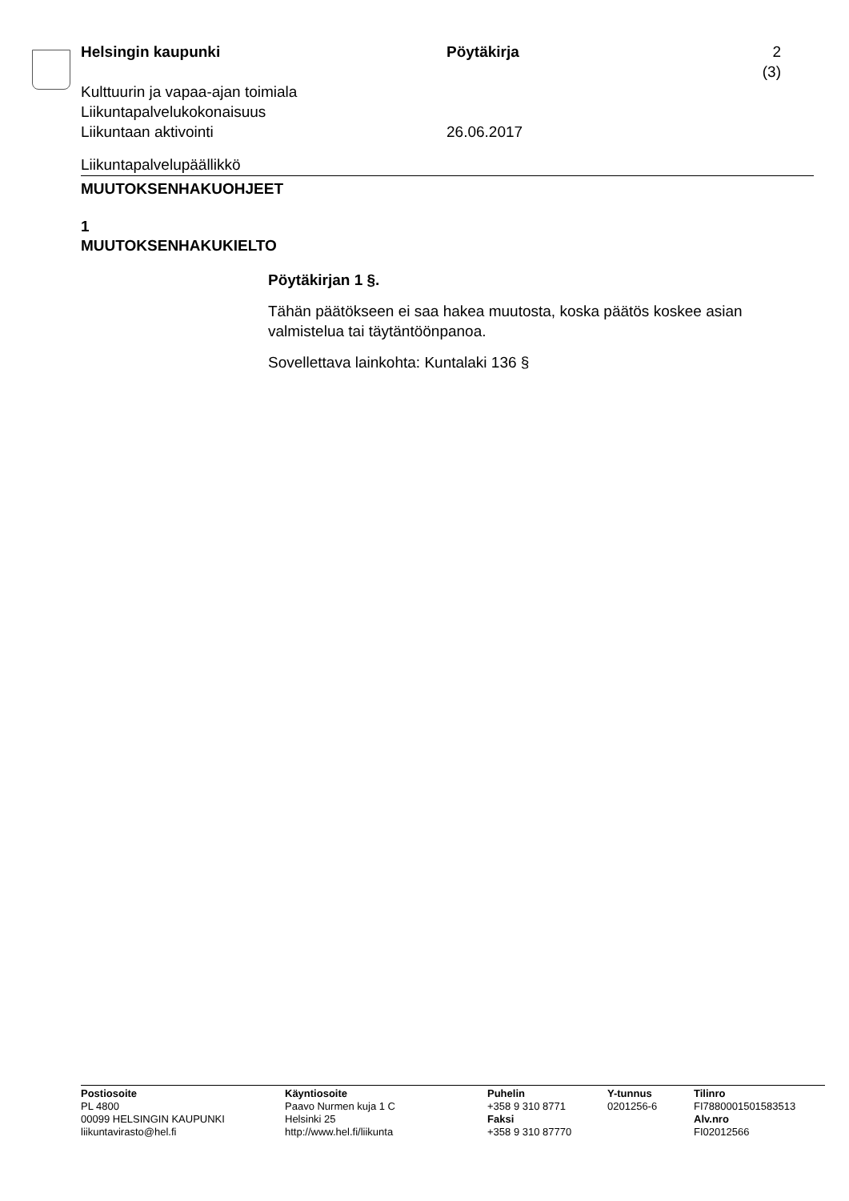Helsingin kaupunki Pöytäkirja 2 (3)
Kulttuurin ja vapaa-ajan toimiala
Liikuntapalvelukokonaisuus
Liikuntaan aktivointi 26.06.2017
Liikuntapalvelupäällikkö
MUUTOKSENHAKUOHJEET
1
MUUTOKSENHAKUKIELTO
Pöytäkirjan 1 §.
Tähän päätökseen ei saa hakea muutosta, koska päätös koskee asian valmistelua tai täytäntöönpanoa.
Sovellettava lainkohta: Kuntalaki 136 §
Postiosoite
PL 4800
00099 HELSINGIN KAUPUNKI
liikuntavirasto@hel.fi
Käyntiosoite
Paavo Nurmen kuja 1 C
Helsinki 25
http://www.hel.fi/liikunta
Puhelin
+358 9 310 8771
Faksi
+358 9 310 87770
Y-tunnus
0201256-6
Tilinro
FI7880001501583513
Alv.nro
FI02012566